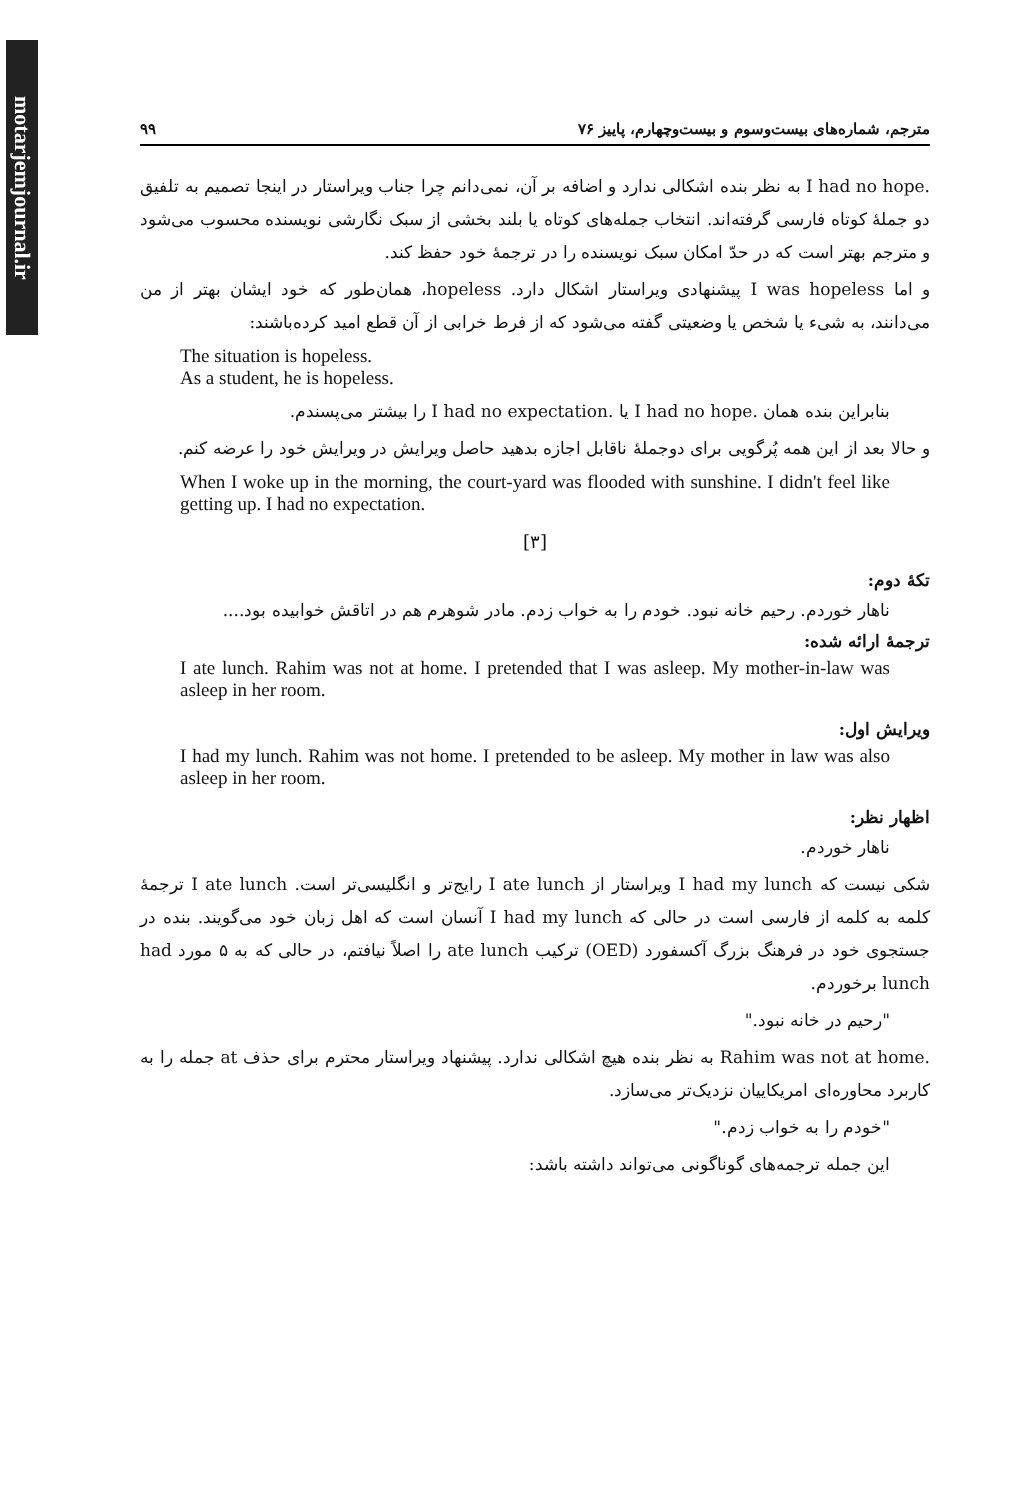motarjemjournal.ir
۹۹ مترجم، شماره‌های بیست‌وسوم و بیست‌وچهارم، پاییز ۷۶
I had no hope. به نظر بنده اشکالی ندارد و اضافه بر آن، نمی‌دانم چرا جناب ویراستار در اینجا تصمیم به تلفیق دو جملهٔ کوتاه فارسی گرفته‌اند. انتخاب جمله‌های کوتاه یا بلند بخشی از سبک نگارشی نویسنده محسوب می‌شود و مترجم بهتر است که در حدّ امکان سبک نویسنده را در ترجمهٔ خود حفظ کند.
و اما I was hopeless پیشنهادی ویراستار اشکال دارد. hopeless، همان‌طور که خود ایشان بهتر از من می‌دانند، به شیء یا شخص یا وضعیتی گفته می‌شود که از فرط خرابی از آن قطع امید کرده‌باشند:
The situation is hopeless.
As a student, he is hopeless.
بنابراین بنده همان I had no hope. یا I had no expectation. را بیشتر می‌پسندم.
و حالا بعد از این همه پُرگویی برای دوجملهٔ ناقابل اجازه بدهید حاصل ویرایش در ویرایش خود را عرضه کنم.
When I woke up in the morning, the court-yard was flooded with sunshine. I didn't feel like getting up. I had no expectation.
[۳]
تکهٔ دوم:
ناهار خوردم. رحیم خانه نبود. خودم را به خواب زدم. مادر شوهرم هم در اتاقش خوابیده بود....
ترجمهٔ ارائه شده:
I ate lunch. Rahim was not at home. I pretended that I was asleep. My mother-in-law was asleep in her room.
ویرایش اول:
I had my lunch. Rahim was not home. I pretended to be asleep. My mother in law was also asleep in her room.
اظهار نظر:
ناهار خوردم.
شکی نیست که I had my lunch ویراستار از I ate lunch رایج‌تر و انگلیسی‌تر است. I ate lunch ترجمهٔ کلمه به کلمه از فارسی است در حالی که I had my lunch آنسان است که اهل زبان خود می‌گویند. بنده در جستجوی خود در فرهنگ بزرگ آکسفورد (OED) ترکیب ate lunch را اصلاً نیافتم، در حالی که به ۵ مورد had lunch برخوردم.
"رحیم در خانه نبود."
Rahim was not at home. به نظر بنده هیچ اشکالی ندارد. پیشنهاد ویراستار محترم برای حذف at جمله را به کاربرد محاوره‌ای امریکاییان نزدیک‌تر می‌سازد.
"خودم را به خواب زدم."
این جمله ترجمه‌های گوناگونی می‌تواند داشته باشد: